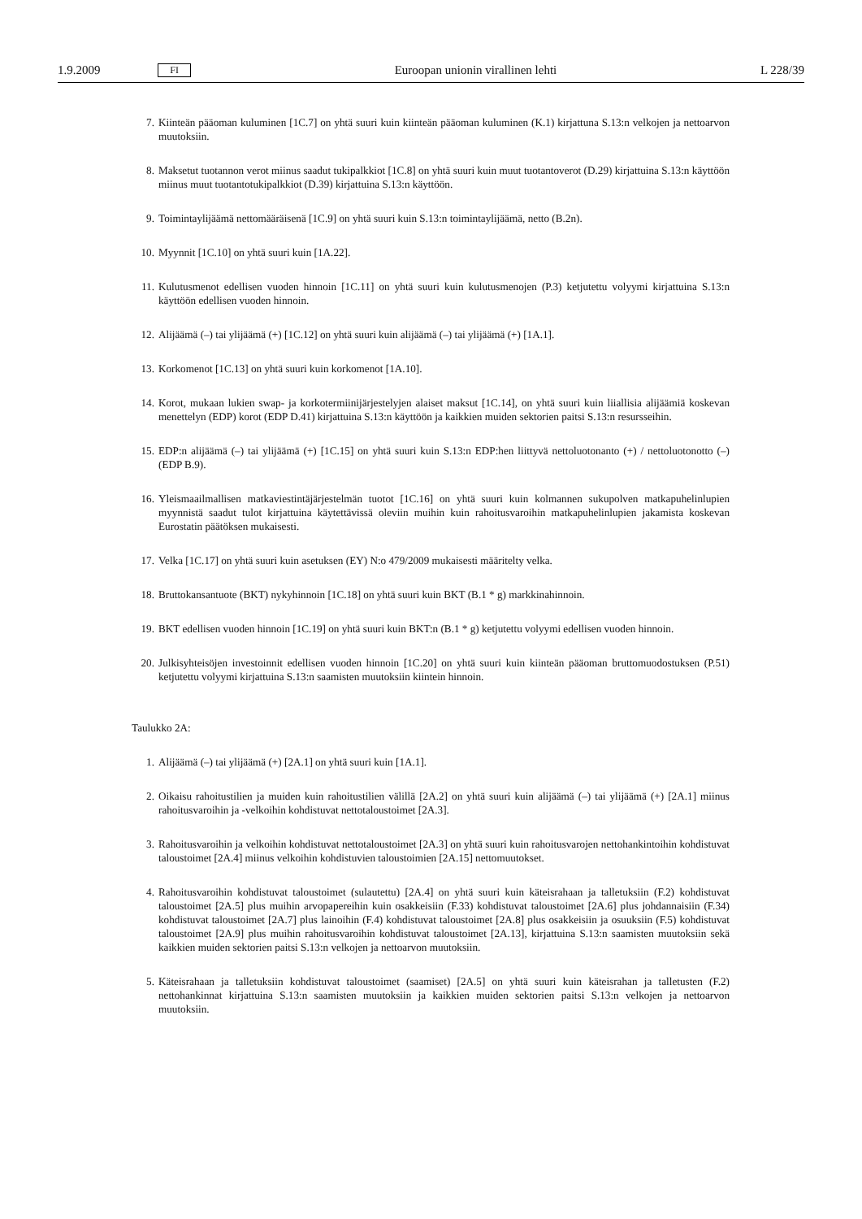1.9.2009 FI Euroopan unionin virallinen lehti L 228/39
7. Kiinteän pääoman kuluminen [1C.7] on yhtä suuri kuin kiinteän pääoman kuluminen (K.1) kirjattuna S.13:n velkojen ja nettoarvon muutoksiin.
8. Maksetut tuotannon verot miinus saadut tukipalkkiot [1C.8] on yhtä suuri kuin muut tuotantoverot (D.29) kirjattuina S.13:n käyttöön miinus muut tuotantotukipalkkiot (D.39) kirjattuina S.13:n käyttöön.
9. Toimintaylijäämä nettomääräisenä [1C.9] on yhtä suuri kuin S.13:n toimintaylijäämä, netto (B.2n).
10. Myynnit [1C.10] on yhtä suuri kuin [1A.22].
11. Kulutusmenot edellisen vuoden hinnoin [1C.11] on yhtä suuri kuin kulutusmenojen (P.3) ketjutettu volyymi kirjattuina S.13:n käyttöön edellisen vuoden hinnoin.
12. Alijäämä (–) tai ylijäämä (+) [1C.12] on yhtä suuri kuin alijäämä (–) tai ylijäämä (+) [1A.1].
13. Korkomenot [1C.13] on yhtä suuri kuin korkomenot [1A.10].
14. Korot, mukaan lukien swap- ja korkotermiinijärjestelyjen alaiset maksut [1C.14], on yhtä suuri kuin liiallisia alijäämiä koskevan menettelyn (EDP) korot (EDP D.41) kirjattuina S.13:n käyttöön ja kaikkien muiden sektorien paitsi S.13:n resursseihin.
15. EDP:n alijäämä (–) tai ylijäämä (+) [1C.15] on yhtä suuri kuin S.13:n EDP:hen liittyvä nettoluotonanto (+) / nettoluotonotto (–) (EDP B.9).
16. Yleismaailmallisen matkaviestintäjärjestelmän tuotot [1C.16] on yhtä suuri kuin kolmannen sukupolven matkapuhelinlupien myynnistä saadut tulot kirjattuina käytettävissä oleviin muihin kuin rahoitusvaroihin matkapuhelinlupien jakamista koskevan Eurostatin päätöksen mukaisesti.
17. Velka [1C.17] on yhtä suuri kuin asetuksen (EY) N:o 479/2009 mukaisesti määritelty velka.
18. Bruttokansantuote (BKT) nykyhinnoin [1C.18] on yhtä suuri kuin BKT (B.1 * g) markkinahinnoin.
19. BKT edellisen vuoden hinnoin [1C.19] on yhtä suuri kuin BKT:n (B.1 * g) ketjutettu volyymi edellisen vuoden hinnoin.
20. Julkisyhteisöjen investoinnit edellisen vuoden hinnoin [1C.20] on yhtä suuri kuin kiinteän pääoman bruttomuodostuksen (P.51) ketjutettu volyymi kirjattuina S.13:n saamisten muutoksiin kiintein hinnoin.
Taulukko 2A:
1. Alijäämä (–) tai ylijäämä (+) [2A.1] on yhtä suuri kuin [1A.1].
2. Oikaisu rahoitustilien ja muiden kuin rahoitustilien välillä [2A.2] on yhtä suuri kuin alijäämä (–) tai ylijäämä (+) [2A.1] miinus rahoitusvaroihin ja -velkoihin kohdistuvat nettotaloustoimet [2A.3].
3. Rahoitusvaroihin ja velkoihin kohdistuvat nettotaloustoimet [2A.3] on yhtä suuri kuin rahoitusvarojen nettohankintoihin kohdistuvat taloustoimet [2A.4] miinus velkoihin kohdistuvien taloustoimien [2A.15] nettomuutokset.
4. Rahoitusvaroihin kohdistuvat taloustoimet (sulautettu) [2A.4] on yhtä suuri kuin käteisrahaan ja talletuksiin (F.2) kohdistuvat taloustoimet [2A.5] plus muihin arvopapereihin kuin osakkeisiin (F.33) kohdistuvat taloustoimet [2A.6] plus johdannaisiin (F.34) kohdistuvat taloustoimet [2A.7] plus lainoihin (F.4) kohdistuvat taloustoimet [2A.8] plus osakkeisiin ja osuuksiin (F.5) kohdistuvat taloustoimet [2A.9] plus muihin rahoitusvaroihin kohdistuvat taloustoimet [2A.13], kirjattuina S.13:n saamisten muutoksiin sekä kaikkien muiden sektorien paitsi S.13:n velkojen ja nettoarvon muutoksiin.
5. Käteisrahaan ja talletuksiin kohdistuvat taloustoimet (saamiset) [2A.5] on yhtä suuri kuin käteisrahan ja talletusten (F.2) nettohankinnat kirjattuina S.13:n saamisten muutoksiin ja kaikkien muiden sektorien paitsi S.13:n velkojen ja nettoarvon muutoksiin.